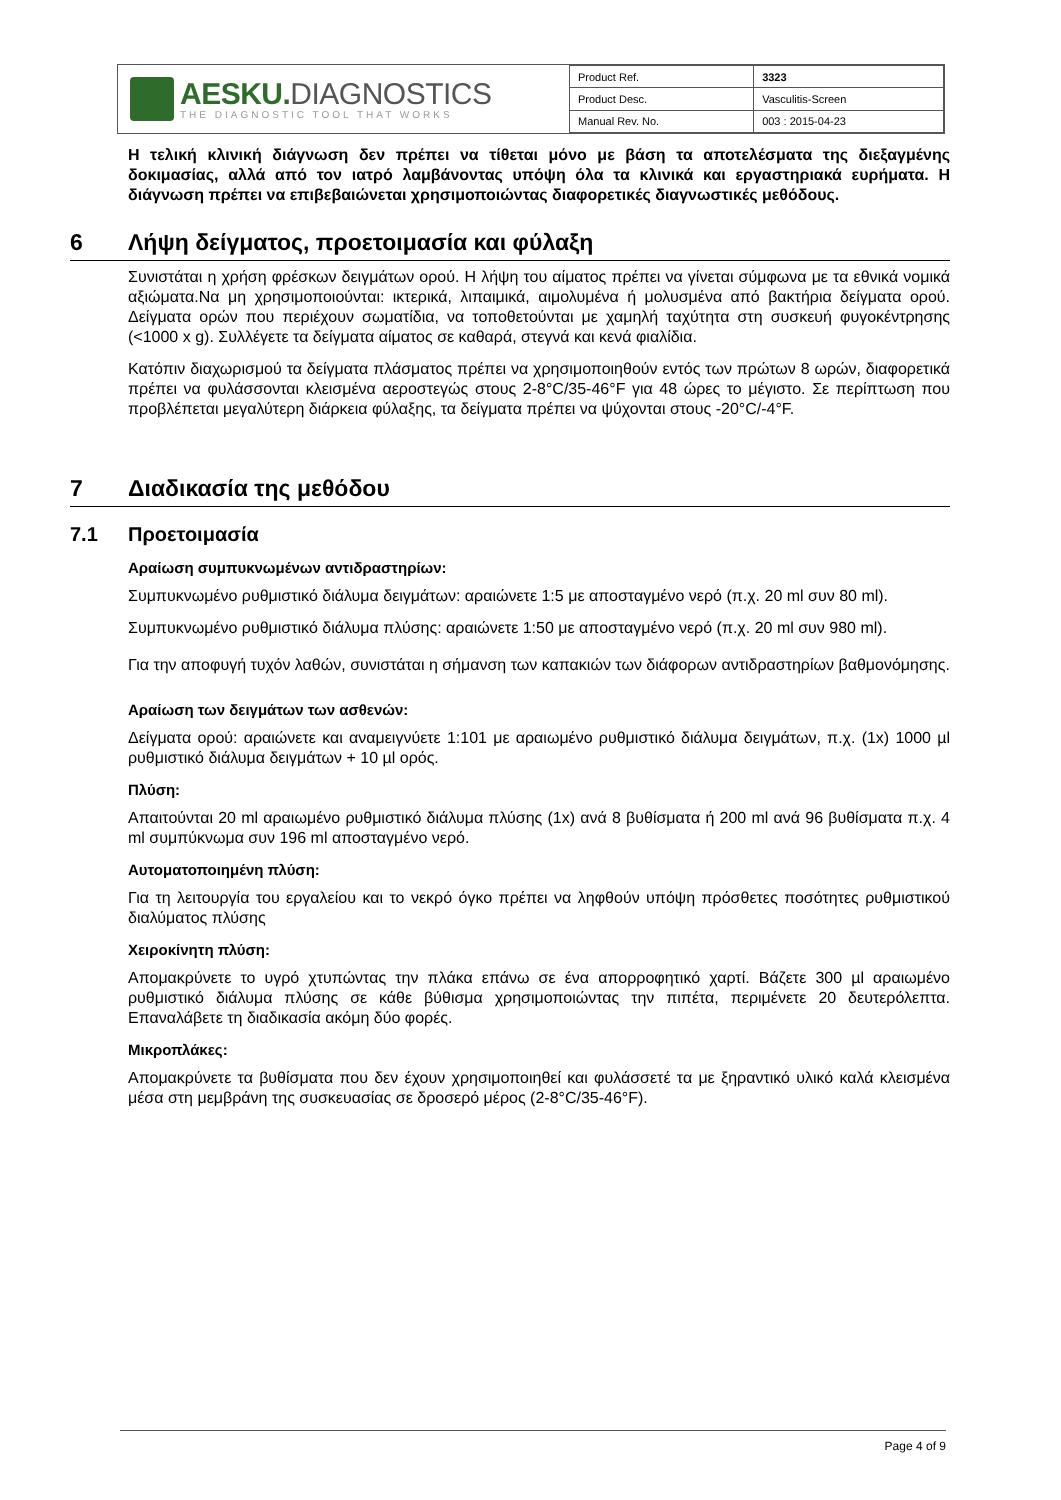AESKU. DIAGNOSTICS
THE DIAGNOSTIC TOOL THAT WORKS
| Product Ref. | 3323 |
| Product Desc. | Vasculitis-Screen |
| Manual Rev. No. | 003 : 2015-04-23 |
Η τελική κλινική διάγνωση δεν πρέπει να τίθεται μόνο με βάση τα αποτελέσματα της διεξαγμένης δοκιμασίας, αλλά από τον ιατρό λαμβάνοντας υπόψη όλα τα κλινικά και εργαστηριακά ευρήματα. Η διάγνωση πρέπει να επιβεβαιώνεται χρησιμοποιώντας διαφορετικές διαγνωστικές μεθόδους.
6 Λήψη δείγματος, προετοιμασία και φύλαξη
Συνιστάται η χρήση φρέσκων δειγμάτων ορού. Η λήψη του αίματος πρέπει να γίνεται σύμφωνα με τα εθνικά νομικά αξιώματα.Να μη χρησιμοποιούνται: ικτερικά, λιπαιμικά, αιμολυμένα ή μολυσμένα από βακτήρια δείγματα ορού. Δείγματα ορών που περιέχουν σωματίδια, να τοποθετούνται με χαμηλή ταχύτητα στη συσκευή φυγοκέντρησης (<1000 x g). Συλλέγετε τα δείγματα αίματος σε καθαρά, στεγνά και κενά φιαλίδια.
Κατόπιν διαχωρισμού τα δείγματα πλάσματος πρέπει να χρησιμοποιηθούν εντός των πρώτων 8 ωρών, διαφορετικά πρέπει να φυλάσσονται κλεισμένα αεροστεγώς στους 2-8°C/35-46°F για 48 ώρες το μέγιστο. Σε περίπτωση που προβλέπεται μεγαλύτερη διάρκεια φύλαξης, τα δείγματα πρέπει να ψύχονται στους -20°C/-4°F.
7 Διαδικασία της μεθόδου
7.1 Προετοιμασία
Αραίωση συμπυκνωμένων αντιδραστηρίων:
Συμπυκνωμένο ρυθμιστικό διάλυμα δειγμάτων: αραιώνετε 1:5 με αποσταγμένο νερό (π.χ. 20 ml συν 80 ml).
Συμπυκνωμένο ρυθμιστικό διάλυμα πλύσης: αραιώνετε 1:50 με αποσταγμένο νερό (π.χ. 20 ml συν 980 ml).
Για την αποφυγή τυχόν λαθών, συνιστάται η σήμανση των καπακιών των διάφορων αντιδραστηρίων βαθμονόμησης.
Αραίωση των δειγμάτων των ασθενών:
Δείγματα ορού: αραιώνετε και αναμειγνύετε 1:101 με αραιωμένο ρυθμιστικό διάλυμα δειγμάτων, π.χ. (1x) 1000 µl ρυθμιστικό διάλυμα δειγμάτων + 10 µl ορός.
Πλύση:
Απαιτούνται 20 ml αραιωμένο ρυθμιστικό διάλυμα πλύσης (1x) ανά 8 βυθίσματα ή 200 ml ανά 96 βυθίσματα π.χ. 4 ml συμπύκνωμα συν 196 ml αποσταγμένο νερό.
Αυτοματοποιημένη πλύση:
Για τη λειτουργία του εργαλείου και το νεκρό όγκο πρέπει να ληφθούν υπόψη πρόσθετες ποσότητες ρυθμιστικού διαλύματος πλύσης
Χειροκίνητη πλύση:
Απομακρύνετε το υγρό χτυπώντας την πλάκα επάνω σε ένα απορροφητικό χαρτί. Βάζετε 300 µl αραιωμένο ρυθμιστικό διάλυμα πλύσης σε κάθε βύθισμα χρησιμοποιώντας την πιπέτα, περιμένετε 20 δευτερόλεπτα. Επαναλάβετε τη διαδικασία ακόμη δύο φορές.
Μικροπλάκες:
Απομακρύνετε τα βυθίσματα που δεν έχουν χρησιμοποιηθεί και φυλάσσετέ τα με ξηραντικό υλικό καλά κλεισμένα μέσα στη μεμβράνη της συσκευασίας σε δροσερό μέρος (2-8°C/35-46°F).
Page 4 of 9